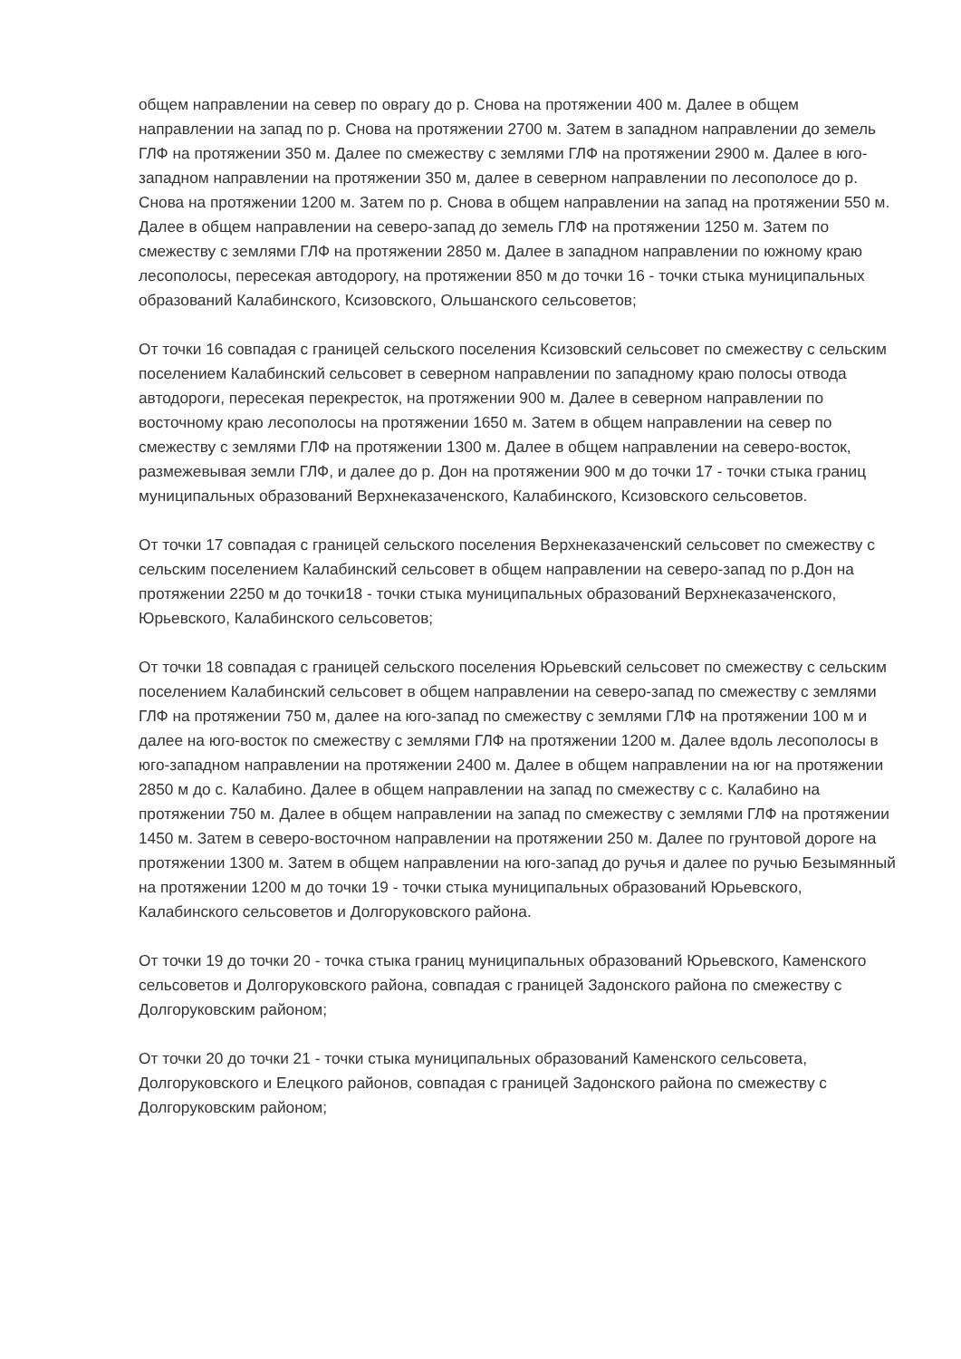общем направлении на север по оврагу до р. Снова на протяжении 400 м. Далее в общем направлении на запад по р. Снова на протяжении 2700 м. Затем в западном направлении до земель ГЛФ на протяжении 350 м. Далее по смежеству с землями ГЛФ на протяжении 2900 м. Далее в юго-западном направлении на протяжении 350 м, далее в северном направлении по лесополосе до р. Снова на протяжении 1200 м. Затем по р. Снова в общем направлении на запад на протяжении 550 м. Далее в общем направлении на северо-запад до земель ГЛФ на протяжении 1250 м. Затем по смежеству с землями ГЛФ на протяжении 2850 м. Далее в западном направлении по южному краю лесополосы, пересекая автодорогу, на протяжении 850 м до точки 16 - точки стыка муниципальных образований Калабинского, Ксизовского, Ольшанского сельсоветов;
От точки 16 совпадая с границей сельского поселения Ксизовский сельсовет по смежеству с сельским поселением Калабинский сельсовет в северном направлении по западному краю полосы отвода автодороги, пересекая перекресток, на протяжении 900 м. Далее в северном направлении по восточному краю лесополосы на протяжении 1650 м. Затем в общем направлении на север по смежеству с землями ГЛФ на протяжении 1300 м. Далее в общем направлении на северо-восток, размежевывая земли ГЛФ, и далее до р. Дон на протяжении 900 м до точки 17 - точки стыка границ муниципальных образований Верхнеказаченского, Калабинского, Ксизовского сельсоветов.
От точки 17 совпадая с границей сельского поселения Верхнеказаченский сельсовет по смежеству с сельским поселением Калабинский сельсовет в общем направлении на северо-запад по р.Дон на протяжении 2250 м до точки18 - точки стыка муниципальных образований Верхнеказаченского, Юрьевского, Калабинского сельсоветов;
От точки 18 совпадая с границей сельского поселения Юрьевский сельсовет по смежеству с сельским поселением Калабинский сельсовет в общем направлении на северо-запад по смежеству с землями ГЛФ на протяжении 750 м, далее на юго-запад по смежеству с землями ГЛФ на протяжении 100 м и далее на юго-восток по смежеству с землями ГЛФ на протяжении 1200 м. Далее вдоль лесополосы в юго-западном направлении на протяжении 2400 м. Далее в общем направлении на юг на протяжении 2850 м до с. Калабино. Далее в общем направлении на запад по смежеству с с. Калабино на протяжении 750 м. Далее в общем направлении на запад по смежеству с землями ГЛФ на протяжении 1450 м. Затем в северо-восточном направлении на протяжении 250 м. Далее по грунтовой дороге на протяжении 1300 м. Затем в общем направлении на юго-запад до ручья и далее по ручью Безымянный на протяжении 1200 м до точки 19 - точки стыка муниципальных образований Юрьевского, Калабинского сельсоветов и Долгоруковского района.
От точки 19 до точки 20 - точка стыка границ муниципальных образований Юрьевского, Каменского сельсоветов и Долгоруковского района, совпадая с границей Задонского района по смежеству с Долгоруковским районом;
От точки 20 до точки 21 - точки стыка муниципальных образований Каменского сельсовета, Долгоруковского и Елецкого районов, совпадая с границей Задонского района по смежеству с Долгоруковским районом;